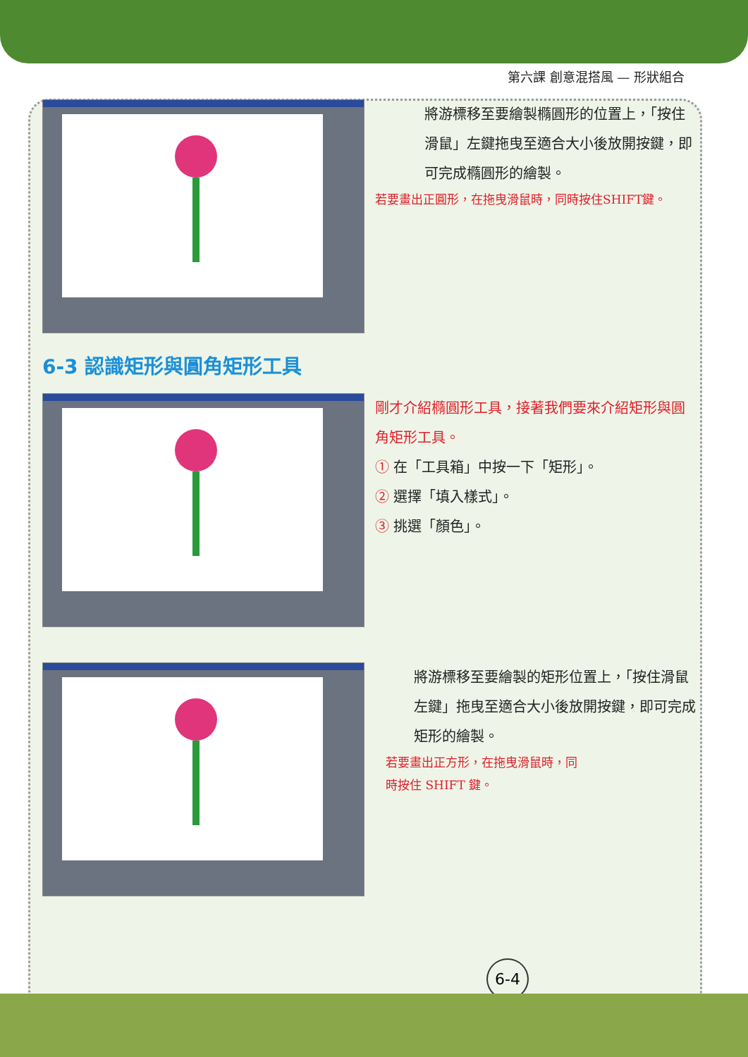第六課 創意混搭風 — 形狀組合
將游標移至要繪製橢圓形的位置上，「按住滑鼠」左鍵拖曳至適合大小後放開按鍵，即可完成橢圓形的繪製。
若要畫出正圓形，在拖曳滑鼠時，同時按住SHIFT鍵。
6-3 認識矩形與圓角矩形工具
剛才介紹橢圓形工具，接著我們要來介紹矩形與圓角矩形工具。
① 在「工具箱」中按一下「矩形」。
② 選擇「填入樣式」。
③ 挑選「顏色」。
將游標移至要繪製的矩形位置上，「按住滑鼠左鍵」拖曳至適合大小後放開按鍵，即可完成矩形的繪製。
若要畫出正方形，在拖曳滑鼠時，同時按住 SHIFT 鍵。
6-4